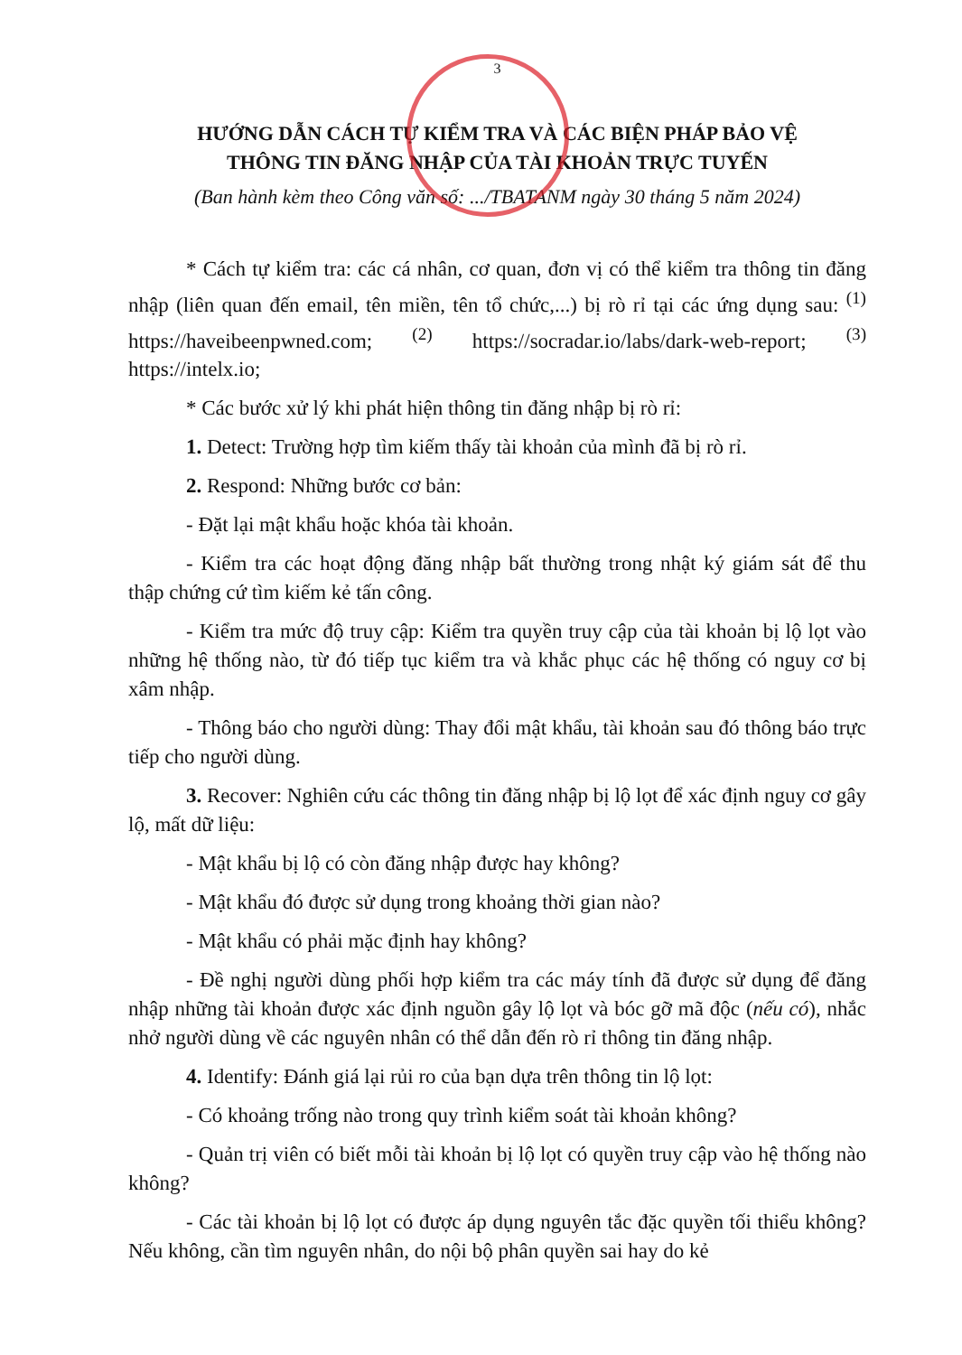3
HƯỚNG DẪN CÁCH TỰ KIỂM TRA VÀ CÁC BIỆN PHÁP BẢO VỆ
THÔNG TIN ĐĂNG NHẬP CỦA TÀI KHOẢN TRỰC TUYẾN
(Ban hành kèm theo Công văn số: .../TBATANM ngày 30 tháng 5 năm 2024)
* Cách tự kiểm tra: các cá nhân, cơ quan, đơn vị có thể kiểm tra thông tin đăng nhập (liên quan đến email, tên miền, tên tổ chức,...) bị rò rỉ tại các ứng dụng sau: <sup>(1)</sup> https://haveibeenpwned.com; <sup>(2)</sup> https://socradar.io/labs/dark-web-report; <sup>(3)</sup> https://intelx.io;
* Các bước xử lý khi phát hiện thông tin đăng nhập bị rò rỉ:
1. Detect: Trường hợp tìm kiếm thấy tài khoản của mình đã bị rò rỉ.
2. Respond: Những bước cơ bản:
- Đặt lại mật khẩu hoặc khóa tài khoản.
- Kiểm tra các hoạt động đăng nhập bất thường trong nhật ký giám sát để thu thập chứng cứ tìm kiếm kẻ tấn công.
- Kiểm tra mức độ truy cập: Kiểm tra quyền truy cập của tài khoản bị lộ lọt vào những hệ thống nào, từ đó tiếp tục kiểm tra và khắc phục các hệ thống có nguy cơ bị xâm nhập.
- Thông báo cho người dùng: Thay đổi mật khẩu, tài khoản sau đó thông báo trực tiếp cho người dùng.
3. Recover: Nghiên cứu các thông tin đăng nhập bị lộ lọt để xác định nguy cơ gây lộ, mất dữ liệu:
- Mật khẩu bị lộ có còn đăng nhập được hay không?
- Mật khẩu đó được sử dụng trong khoảng thời gian nào?
- Mật khẩu có phải mặc định hay không?
- Đề nghị người dùng phối hợp kiểm tra các máy tính đã được sử dụng để đăng nhập những tài khoản được xác định nguồn gây lộ lọt và bóc gỡ mã độc (nếu có), nhắc nhở người dùng về các nguyên nhân có thể dẫn đến rò rỉ thông tin đăng nhập.
4. Identify: Đánh giá lại rủi ro của bạn dựa trên thông tin lộ lọt:
- Có khoảng trống nào trong quy trình kiểm soát tài khoản không?
- Quản trị viên có biết mỗi tài khoản bị lộ lọt có quyền truy cập vào hệ thống nào không?
- Các tài khoản bị lộ lọt có được áp dụng nguyên tắc đặc quyền tối thiểu không? Nếu không, cần tìm nguyên nhân, do nội bộ phân quyền sai hay do kẻ